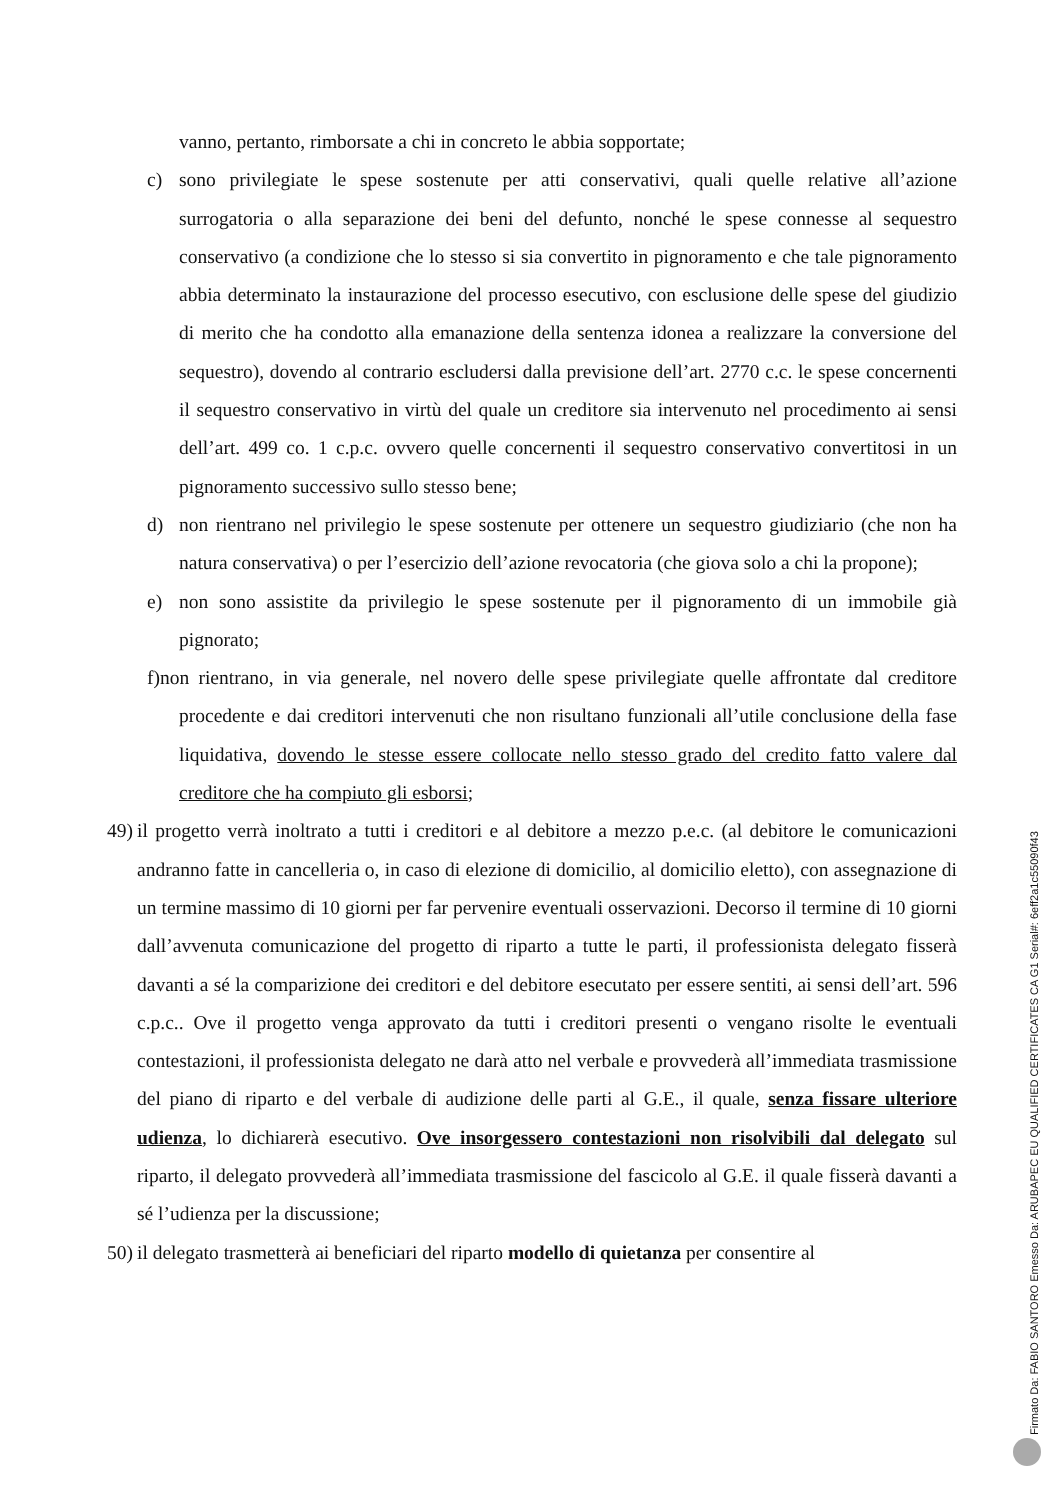vanno, pertanto, rimborsate a chi in concreto le abbia sopportate;
c) sono privilegiate le spese sostenute per atti conservativi, quali quelle relative all’azione surrogatoria o alla separazione dei beni del defunto, nonché le spese connesse al sequestro conservativo (a condizione che lo stesso si sia convertito in pignoramento e che tale pignoramento abbia determinato la instaurazione del processo esecutivo, con esclusione delle spese del giudizio di merito che ha condotto alla emanazione della sentenza idonea a realizzare la conversione del sequestro), dovendo al contrario escludersi dalla previsione dell’art. 2770 c.c. le spese concernenti il sequestro conservativo in virtù del quale un creditore sia intervenuto nel procedimento ai sensi dell’art. 499 co. 1 c.p.c. ovvero quelle concernenti il sequestro conservativo convertitosi in un pignoramento successivo sullo stesso bene;
d) non rientrano nel privilegio le spese sostenute per ottenere un sequestro giudiziario (che non ha natura conservativa) o per l’esercizio dell’azione revocatoria (che giova solo a chi la propone);
e) non sono assistite da privilegio le spese sostenute per il pignoramento di un immobile già pignorato;
f)non rientrano, in via generale, nel novero delle spese privilegiate quelle affrontate dal creditore procedente e dai creditori intervenuti che non risultano funzionali all’utile conclusione della fase liquidativa, dovendo le stesse essere collocate nello stesso grado del credito fatto valere dal creditore che ha compiuto gli esborsi;
49) il progetto verrà inoltrato a tutti i creditori e al debitore a mezzo p.e.c. (al debitore le comunicazioni andranno fatte in cancelleria o, in caso di elezione di domicilio, al domicilio eletto), con assegnazione di un termine massimo di 10 giorni per far pervenire eventuali osservazioni. Decorso il termine di 10 giorni dall’avvenuta comunicazione del progetto di riparto a tutte le parti, il professionista delegato fisserà davanti a sé la comparizione dei creditori e del debitore esecutato per essere sentiti, ai sensi dell’art. 596 c.p.c.. Ove il progetto venga approvato da tutti i creditori presenti o vengano risolte le eventuali contestazioni, il professionista delegato ne darà atto nel verbale e provvederà all’immediata trasmissione del piano di riparto e del verbale di audizione delle parti al G.E., il quale, senza fissare ulteriore udienza, lo dichiarerà esecutivo. Ove insorgessero contestazioni non risolvibili dal delegato sul riparto, il delegato provvederà all’immediata trasmissione del fascicolo al G.E. il quale fisserà davanti a sé l’udienza per la discussione;
50) il delegato trasmetterà ai beneficiari del riparto modello di quietanza per consentire al
Firmato Da: FABIO SANTORO Emesso Da: ARUBAPEC EU QUALIFIED CERTIFICATES CA G1 Serial#: 6eff2a1c55090f43